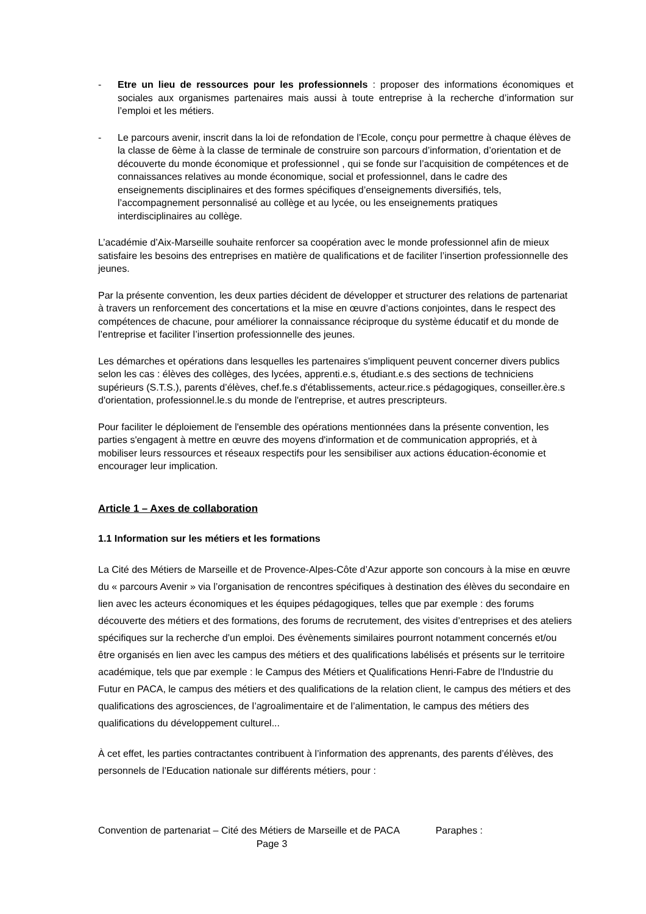- Etre un lieu de ressources pour les professionnels : proposer des informations économiques et sociales aux organismes partenaires mais aussi à toute entreprise à la recherche d’information sur l’emploi et les métiers.
- Le parcours avenir, inscrit dans la loi de refondation de l’Ecole, conçu pour permettre à chaque élèves de la classe de 6ème à la classe de terminale de construire son parcours d’information, d’orientation et de découverte du monde économique et professionnel , qui se fonde sur l’acquisition de compétences et de connaissances relatives au monde économique, social et professionnel, dans le cadre des enseignements disciplinaires et des formes spécifiques d’enseignements diversifiés, tels, l’accompagnement personnalisé au collège et au lycée, ou les enseignements pratiques interdisciplinaires au collège.
L’académie d’Aix-Marseille souhaite renforcer sa coopération avec le monde professionnel afin de mieux satisfaire les besoins des entreprises en matière de qualifications et de faciliter l’insertion professionnelle des jeunes.
Par la présente convention, les deux parties décident de développer et structurer des relations de partenariat à travers un renforcement des concertations et la mise en œuvre d’actions conjointes, dans le respect des compétences de chacune, pour améliorer la connaissance réciproque du système éducatif et du monde de l’entreprise et faciliter l’insertion professionnelle des jeunes.
Les démarches et opérations dans lesquelles les partenaires s'impliquent peuvent concerner divers publics selon les cas : élèves des collèges, des lycées, apprenti.e.s, étudiant.e.s des sections de techniciens supérieurs (S.T.S.), parents d’élèves, chef.fe.s d'établissements, acteur.rice.s pédagogiques, conseiller.ère.s d'orientation, professionnel.le.s du monde de l'entreprise, et autres prescripteurs.
Pour faciliter le déploiement de l'ensemble des opérations mentionnées dans la présente convention, les parties s'engagent à mettre en œuvre des moyens d'information et de communication appropriés, et à mobiliser leurs ressources et réseaux respectifs pour les sensibiliser aux actions éducation-économie et encourager leur implication.
Article 1 – Axes de collaboration
1.1 Information sur les métiers et les formations
La Cité des Métiers de Marseille et de Provence-Alpes-Côte d’Azur apporte son concours à la mise en œuvre du « parcours Avenir » via l’organisation de rencontres spécifiques à destination des élèves du secondaire en lien avec les acteurs économiques et les équipes pédagogiques, telles que par exemple : des forums découverte des métiers et des formations, des forums de recrutement, des visites d’entreprises et des ateliers spécifiques sur la recherche d’un emploi. Des évènements similaires pourront notamment concernés et/ou être organisés en lien avec les campus des métiers et des qualifications labélisés et présents sur le territoire académique, tels que par exemple : le Campus des Métiers et Qualifications Henri-Fabre de l'Industrie du Futur en PACA, le campus des métiers et des qualifications de la relation client, le campus des métiers et des qualifications des agrosciences, de l’agroalimentaire et de l’alimentation, le campus des métiers des qualifications du développement culturel...
À cet effet, les parties contractantes contribuent à l’information des apprenants, des parents d’élèves, des personnels de l’Education nationale sur différents métiers, pour :
Convention de partenariat – Cité des Métiers de Marseille et de PACA Paraphes :
Page 3